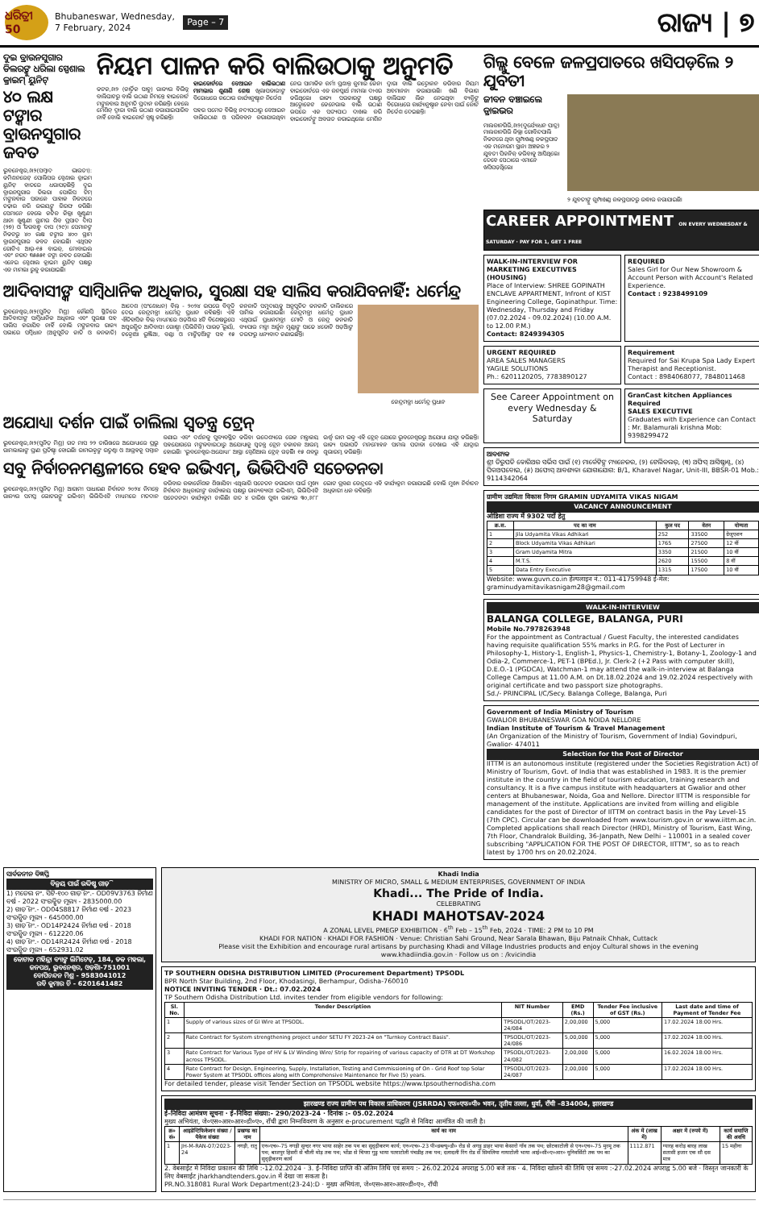ଧରିତ୍ରୀ 50
Bhubaneswar, Wednesday,
7 February, 2024
Page – 7
ରାଜ୍ୟ | ୭
ଦୁଇ ବ୍ରାଉନସୁଗାର ଡିଲରଙ୍କୁ ଧରିଲା ସ୍ପେଶାଲ କ୍ରାଇମ୍ ୟୁନିଟ୍
୪୦ ଲକ୍ଷ ଟଙ୍କାର ବ୍ରାଉନସୁଗାର ଜବତ
ଭୁବନେଶ୍ୱର,୬।୨(ସମ୍ବାଦ ଭାରତୀ): କମିଶନରେଟ୍ ପୋଲିସର ସ୍ପେଶାଲ କ୍ରାଇମ ୟୁନିଟ୍ ହାତରେ ଧରାପଡ଼ିଛନ୍ତି ଦୁଇ ବ୍ରାଉନସୁଗାର ଡିଲର। ପୋଲିସ ଟିମ୍ ମଙ୍ଗଳବାର ସକାଳେ ପାହାଳ ନିକଟରେ ଚଢ଼ାଉ କରି ଉଭୟଙ୍କୁ ଗିରଫ କରିଛି। ସେମାନେ ହେଲେ କଟକ ଜିଲ୍ଲା ଖୁଣ୍ଟୁଣୀ ଥାନା ଖୁଣ୍ଟୁଣୀ ଗ୍ରାମର ଶିବ ପ୍ରସାଦ ଦାସ (୨୭) ଓ ଜଗବନ୍ଧୁ ଦାସ (୨୯)। ସେମାନଙ୍କ ନିକଟରୁ ୪୦ ଲକ୍ଷ ଟଙ୍କାର ୪୦୦ ଗ୍ରାମ ବ୍ରାଉନସୁଗାର ଜବତ ହୋଇଛି। ଏଥିସହ ଗୋଟିଏ ଆର୍-୧୫ ବାଇକ୍, ମୋବାଇଲ ଏବଂ ନଗଦ ୩୫୫୫୧ ଟଙ୍କା ଜବତ ହୋଇଛି। ଏନେଇ ସ୍ପେଶାଲ କ୍ରାଇମ ୟୁନିଟ୍ ପକ୍ଷରୁ ଏକ ମାମଲା ରୁଜୁ କରାଯାଇଛି।
ନିୟମ ପାଳନ କରି ବାଲିଉଠାକୁ ଅନୁମତି
କଟକ,୬।୨ (କାର୍ତ୍ତିକ ସାହୁ) ରାଜ୍ୟର ବିଭିନ୍ନ ବାଲିଘାଟରୁ ବାଲି ଉଠାଣ ନିମନ୍ତେ ହାଇକୋର୍ଟ ମଙ୍ଗଳବାର ଅନୁମତି ପ୍ରଦାନ କରିଛନ୍ତି। ହେଲେ ମେଶିନ୍ ଦ୍ୱାରା ବାଲି ଉଠାଣ କରାଯାଇପାରିବ ନାହିଁ ବୋଲି ହାଇକୋର୍ଟ ସ୍ପଷ୍ଟ କରିଛନ୍ତି।
ହାଇକୋର୍ଟରେ ବେଆଇନ ବାଲିଉଠାଣ ମାମଲାର ଶୁଣାଣି ଶେଷ ଖିଲାପକାରୀଙ୍କ ବିରୋଧରେ କଠୋର କାର୍ଯ୍ୟାନୁଷ୍ଠାନ ନିର୍ଦ୍ଦେଶ
ସହର ସମେତ ବିଭିନ୍ନ ନଦୀପଠାରୁ ବେଆଇନ ବାଲିଉଠାଣ ଓ ପରିବହନ କରାଯାଉଥିବା ନେଇ ସାମାଜିକ କର୍ମୀ ପ୍ରଶାନ୍ତ କୁମାର ଜେନା ହାଇକୋର୍ଟରେ ଏକ ଜନସ୍ୱାର୍ଥ ମାମଲା ଦାଏର କରିଥିଲେ। ରାଜ୍ୟ ସରକାରଙ୍କ ପକ୍ଷରୁ ଆଡ୍ଭୋକେଟ ଜେନେରାଲ ବାଲି ଉଠାଣ ଉପରେ ଏକ ସତ୍ୟପାଠ ଦାଖଲ କରି ହାଇକୋର୍ଟଙ୍କୁ ଅବଗତ କରାଇଥିଲେ। ମେଶିନ ଦ୍ୱାରା ବାଲି ଉତ୍ତୋଳନ କରିବାର ନିୟମ ଅବମାନନା କରାଯାଉଛି। ଖଣି ବିଭାଗ ବାଲିଘାଟ ଲିଜ ନେଇଥିବା ବ୍ୟକ୍ତିଙ୍କ ବିରୋଧରେ କାର୍ଯ୍ୟାନୁଷ୍ଠାନ ନେବା ପାଇଁ କୋର୍ଟ ନିର୍ଦ୍ଦେଶ ଦେଇଛନ୍ତି।
ଆଦିବାସୀଙ୍କ ସାମ୍ବିଧାନିକ ଅଧିକାର, ସୁରକ୍ଷା ସହ ସାଲିସ କରାଯିବନାହିଁ: ଧର୍ମେନ୍ଦ୍ର
ଭୁବନେଶ୍ୱର,୬।୨(ସୁନିତ୍ ମିଶ୍ର) କୌଣସି ସ୍ଥିତିରେ ଆଦିବାସୀଙ୍କ ସାମ୍ବିଧାନିକ ଅଧିକାର ଏବଂ ସୁରକ୍ଷା ସହ ସାଲିସ କରାଯିବ ନାହିଁ ବୋଲି ମଙ୍ଗଳବାର ରାଜ୍ୟ ସଭାରେ ସମ୍ବିଧାନ (ଅନୁସୂଚିତ ଜାତି ଓ ଜନଜାତି) ଆଦେଶ (ସଂଶୋଧନ) ବିଲ୍ - ୨୦୨୪ ଉପରେ ବିବୃତି ଦେଇ କେନ୍ଦ୍ରମନ୍ତ୍ରୀ ଧର୍ମେନ୍ଦ୍ର ପ୍ରଧାନ କହିଛନ୍ତି। ଏହି ଐତିହାସିକ ବିଲ୍ ମାଧ୍ୟମରେ ଓଡ଼ିଶାର ୪ଟି ବିଶେଷରୂପେ ଅସୁରକ୍ଷିତ ଆଦିବାସୀ ଗୋଷ୍ଠୀ (ପିଭିଟିଜି) ପାଉଡ଼ି ଭୂୟାଁ, ଚକ୍ତୋଆ ଭୁଞ୍ଜିଆ, ବଣ୍ଡା ଓ ମାଙ୍କିଡ଼ିଆଙ୍କ ସହ ୧୫ ଜନଜାତି ସମୁଦାୟକୁ ଅନୁସୂଚିତ ଜନଜାତି ତାଲିକାରେ ସାମିଲ କରାଯାଇଛି। କେନ୍ଦ୍ରମନ୍ତ୍ରୀ ଧର୍ମେନ୍ଦ୍ର ପ୍ରଧାନ ଏଥିପାଇଁ ପ୍ରଧାନମନ୍ତ୍ରୀ ମୋଦି ଓ କେନ୍ଦ୍ର ଜନଜାତି ବ୍ୟାପାର ମନ୍ତ୍ରୀ ଅର୍ଜୁନ ମୁଣ୍ଡାଙ୍କୁ ସାଢେ ୪କୋଟି ଓଡ଼ିଆଙ୍କ ତରଫରୁ ଧନ୍ୟବାଦ ଜଣାଇଛନ୍ତି।
କେନ୍ଦ୍ରମନ୍ତ୍ରୀ ଧର୍ମେନ୍ଦ୍ର ପ୍ରଧାନ
ଅଯୋଧ୍ୟା ଦର୍ଶନ ପାଇଁ ଚାଲିଲା ସ୍ୱତନ୍ତ୍ର ଟ୍ରେନ୍
ଭୁବନେଶ୍ୱର,୬।୨(ସୁନିତ୍ ମିଶ୍ର) ଗତ ମାସ ୨୨ ତାରିଖରେ ଅଯୋଧ୍ୟାରେ ପ୍ରଭୁ ରାମଲାଲାଙ୍କ ପ୍ରାଣ ପ୍ରତିଷ୍ଠା ହୋଇଛି। ରାମଭକ୍ତଙ୍କ ଉତ୍କଣ୍ଠା ଓ ଆଗ୍ରହକୁ ସମ୍ମାନ ଜଣାଇ ଏବଂ ଦର୍ଶନକୁ ସୁବ୍ୟବସ୍ଥିତ କରିବା ଉଦ୍ଦେଶ୍ୟରେ ରେଳ ମନ୍ତ୍ରାଳୟ ସହଯୋଗରେ ମଙ୍ଗଳବାରଠାରୁ ଅଯୋଧ୍ୟାକୁ ସ୍ୱତନ୍ତ୍ର ଟ୍ରେନ ଚଳାଚଳ ଆରମ୍ଭ ହୋଇଛି। ‘ଭୁବନେଶ୍ୱର-ଅଯୋଧ୍ୟା’ ଆସ୍ଥା ସ୍ପେଶିଆଲ ଟ୍ରେନ୍ ଗଡ଼ିଛି। ୧୫ ଶହରୁ ଊର୍ଦ୍ଧ୍ୱ ରାମ ଭକ୍ତ ଏହି ଟ୍ରେନ୍ ଯୋଗେ ଭୁବନେଶ୍ୱରରୁ ଅଯୋଧ୍ୟା ଯାତ୍ରା କରିଛନ୍ତି। ରାଜ୍ୟ ସଭାପତି ମନମୋହନ ସାମଲ ପତାକା ଦେଖାଇ ଏହି ଯାତ୍ରାର ଶୁଭାରମ୍ଭ କରିଛନ୍ତି।
ସବୁ ନିର୍ବାଚନମଣ୍ଡଳୀରେ ହେବ ଇଭିଏମ୍, ଭିଭିପିଏଟି ସଚେତନତା
ଭୁବନେଶ୍ୱର,୬।୨(ସୁନିତ୍ ମିଶ୍ର) ଆଗାମୀ ସାଧାରଣ ନିର୍ବାଚନ ୨୦୨୪ ନିମନ୍ତେ ରାଜ୍ୟର ସମସ୍ତ ଭୋଟରଙ୍କୁ ଇଭିଏମ୍ ଭିଭିପିଏଟି ମାଧ୍ୟମରେ ମତଦାନ କରିବାର କଳାକୌଶଳ ଶିଖାଯିବ। ଏଥିଲାଗି ସଚେତନ କରାଇବା ପାଇଁ ମୁଖ୍ୟ ନିର୍ବାଚନ ଅଧିକାରୀଙ୍କ କାର୍ଯ୍ୟାଳୟ ପକ୍ଷରୁ ରାଜ୍ୟବ୍ୟାପୀ ଇଭିଏମ୍, ଭିଭିପିଏଟି ସଚେତନତା କାର୍ଯ୍ୟକ୍ରମ ଚାଲିଛି। ଗତ ୪ ତାରିଖ ସୁଦ୍ଧା ରାଜ୍ୟର ୩୦,୬୮୮ ଭୋଟ ଗ୍ରହଣ କେନ୍ଦ୍ରରେ ଏହି କାର୍ଯ୍ୟକ୍ରମ କରାଯାଇଛି ବୋଲି ମୁଖ୍ୟ ନିର୍ବାଚନ ଅଧିକାରୀ ଧଳ କହିଛନ୍ତି।
ଗିଲ୍ଲୁ ବେଳେ ଜଳପ୍ରପାତରେ ଖସିପଡ଼ିଲେ ୨ ଯୁବତୀ
ଜୀବନ ବଞ୍ଚାଇଲେ ଡ୍ରାଇଭର
ମାଲକାନଗିରି,୬।୨(ଦୁର୍ଯ୍ୟୋଧନ ପାତ୍ର) ମାଲକାନଗିରି ଜିଲ୍ଲା ଗୋବିନ୍ଦପାଲି ନିକଟରେ ଥିବା ଗୁମ୍ପାଖଣ୍ଡ ଜଳପ୍ରପାତ ଏକ ମନୋରମ ସ୍ଥାନ। ଅଞ୍ଚଳର ୨ ଯୁବତୀ ପିକନିକ୍ କରିବାକୁ ଆସିଥିଲେ। ତେବେ ସେଠାରେ ଏମାନେ ଖସିପଡ଼ିଥିଲେ।
୨ ଯୁବତୀଙ୍କୁ ଗୁମ୍ପାଖଣ୍ଡ ଜଳପ୍ରପାତରୁ ଉଦ୍ଧାର କରାଯାଇଛି।
CAREER APPOINTMENT ON EVERY WEDNESDAY & SATURDAY · PAY FOR 1, GET 1 FREE
WALK-IN-INTERVIEW FOR MARKETING EXECUTIVES (HOUSING)
Place of Interview: SHREE GOPINATH ENCLAVE APPARTMENT, Infront of KIST Engineering College, Gopinathpur. Time: Wednesday, Thursday and Friday (07.02.2024 - 09.02.2024) (10.00 A.M. to 12.00 P.M.)
Contact: 8249394305
REQUIRED
Sales Girl for Our New Showroom & Account Person with Account's Related Experience.
Contact : 9238499109
URGENT REQUIRED
AREA SALES MANAGERS
YAGILE SOLUTIONS
Ph.: 6201120205, 7783890127
Requirement
Required for Sai Krupa Spa Lady Expert Therapist and Receptionist.
Contact : 8984068077, 7848011468
See Career Appointment on every Wednesday & Saturday
GranCast kitchen Appliances Required
SALES EXECUTIVE
Graduates with Experience can Contact : Mr. Balamurali krishna Mob: 9398299472
ଆବଶ୍ୟକ
ଶ୍ରୀ ତିରୁପତି କୋରିଅର ସର୍ଭିସ ପାଇଁ (୧) ମାର୍କେଟିଙ୍ଗ ମ୍ୟାନେଜର, (୨) ଟେଲିକଲର୍, (୩) ଅଫିସ୍ ଆସିଷ୍ଟାଣ୍ଟ, (୪) ପିକଅପବୋଇ, (୫) ଅଫୋସ୍ ଆବଶ୍ୟକ। ଯୋଗାଯୋଗ: B/1, Kharavel Nagar, Unit-III, BBSR-01 Mob.: 9114342064
ग्रामीण उद्यमिता विकास निगम GRAMIN UDYAMITA VIKAS NIGAM
VACANCY ANNOUNCEMENT
ओडिशा राज्य में 9302 पदों हेतु
| क्र.स. | पद का नाम | कुल पद | वेतन | योग्यता |
| --- | --- | --- | --- | --- |
| 1 | Jila Udyamita Vikas Adhikari | 252 | 33500 | ग्रेजुएशन |
| 2 | Block Udyamita Vikas Adhikari | 1765 | 27500 | 12 वीं |
| 3 | Gram Udyamita Mitra | 3350 | 21500 | 10 वीं |
| 4 | M.T.S. | 2620 | 15500 | 8 वीं |
| 5 | Data Entry Executive | 1315 | 17500 | 10 वीं |
Website: www.guvn.co.in हेल्पलाइन नं.: 011-41759948 ई-मेल: graminudyamitavikasnigam28@gmail.com
WALK-IN-INTERVIEW
BALANGA COLLEGE, BALANGA, PURI
Mobile No.7978263948
For the appointment as Contractual / Guest Faculty, the interested candidates having requisite qualification 55% marks in P.G. for the Post of Lecturer in Philosophy-1, History-1, English-1, Physics-1, Chemistry-1, Botany-1, Zoology-1 and Odia-2, Commerce-1, PET-1 (BPEd.), Jr. Clerk-2 (+2 Pass with computer skill), D.E.O.-1 (PGDCA), Watchman-1 may attend the walk-in-interview at Balanga College Campus at 11.00 A.M. on Dt.18.02.2024 and 19.02.2024 respectively with original certificate and two passport size photographs.
Sd./- PRINCIPAL I/C/Secy. Balanga College, Balanga, Puri
Government of India Ministry of Tourism
GWALIOR BHUBANESWAR GOA NOIDA NELLORE
Indian Institute of Tourism & Travel Management
(An Organization of the Ministry of Tourism, Government of India) Govindpuri, Gwalior- 474011
Selection for the Post of Director
IITTM is an autonomous institute (registered under the Societies Registration Act) of Ministry of Tourism, Govt. of India that was established in 1983. It is the premier institute in the country in the field of tourism education, training research and consultancy. It is a five campus institute with headquarters at Gwalior and other centers at Bhubaneswar, Noida, Goa and Nellore. Director IITTM is responsible for management of the institute. Applications are invited from willing and eligible candidates for the post of Director of IITTM on contract basis in the Pay Level-15 (7th CPC). Circular can be downloaded from www.tourism.gov.in or www.iittm.ac.in. Completed applications shall reach Director (HRD), Ministry of Tourism, East Wing, 7th Floor, Chandralok Building, 36-Janpath, New Delhi – 110001 in a sealed cover subscribing "APPLICATION FOR THE POST OF DIRECTOR, IITTM", so as to reach latest by 1700 hrs on 20.02.2024.
ସାର୍ବଜନୀନ ବିଜ୍ଞପ୍ତି
ବିକ୍ରୟ ପାଇଁ ଉଦ୍ଦିଷ୍ଟ ଗାଡ଼ି
1) ମଡେଲ ନଂ. ସିଟି-୧୦୦ ଗାଡ଼ି ନଂ.- OD09V3763 ନିର୍ମାଣ ବର୍ଷ - 2022 ସଂରକ୍ଷିତ ମୂଲ୍ୟ - 2835000.00
2) ଗାଡ଼ି ନଂ.- OD04S8817 ନିର୍ମାଣ ବର୍ଷ - 2023 ସଂରକ୍ଷିତ ମୂଲ୍ୟ - 645000.00
3) ଗାଡ଼ି ନଂ.- OD14P2424 ନିର୍ମାଣ ବର୍ଷ - 2018 ସଂରକ୍ଷିତ ମୂଲ୍ୟ - 612220.06
4) ଗାଡ଼ି ନଂ.- OD14R2424 ନିର୍ମାଣ ବର୍ଷ - 2018 ସଂରକ୍ଷିତ ମୂଲ୍ୟ - 652931.02
କୋଟାକ ମହିନ୍ଦ୍ରା ବ୍ୟାଙ୍କ ଲିମିଟେଡ୍, 184, ଡକ ମହଲା, ଜନପଥ, ଭୁବନେଶ୍ୱର, ଓଡ଼ିଶା-751001
ବୋପିଚନ୍ଦନ ମିଶ୍ର - 9583041012
ରବି କୁମାର ଚି - 6201641482
Khadi India
MINISTRY OF MICRO, SMALL & MEDIUM ENTERPRISES, GOVERNMENT OF INDIA
Khadi... The Pride of India.
CELEBRATING
KHADI MAHOTSAV-2024
A ZONAL LEVEL PMEGP EXHIBITION · 6<sup>th</sup> Feb – 15<sup>th</sup> Feb, 2024 · TIME: 2 PM to 10 PM
KHADI FOR NATION · KHADI FOR FASHION · Venue: Christian Sahi Ground, Near Sarala Bhawan, Biju Patnaik Chhak, Cuttack
Please visit the Exhibition and encourage rural artisans by purchasing Khadi and Village Industries products and enjoy Cultural shows in the evening
www.khadiindia.gov.in · Follow us on : /kvicindia
TP SOUTHERN ODISHA DISTRIBUTION LIMITED (Procurement Department) TPSODL
BPR North Star Building, 2nd Floor, Khodasingi, Berhampur, Odisha-760010
NOTICE INVITING TENDER · Dt.: 07.02.2024
TP Southern Odisha Distribution Ltd. invites tender from eligible vendors for following:
| Sl. No. | Tender Description | NIT Number | EMD (Rs.) | Tender Fee inclusive of GST (Rs.) | Last date and time of Payment of Tender Fee |
| --- | --- | --- | --- | --- | --- |
| 1 | Supply of various sizes of GI Wire at TPSODL. | TPSODL/OT/2023-24/084 | 2,00,000 | 5,000 | 17.02.2024 18:00 Hrs. |
| 2 | Rate Contract for System strengthening project under SETU FY 2023-24 on "Turnkey Contract Basis". | TPSODL/OT/2023-24/086 | 5,00,000 | 5,000 | 17.02.2024 18:00 Hrs. |
| 3 | Rate Contract for Various Type of HV & LV Winding Wire/ Strip for repairing of various capacity of DTR at DT Workshop across TPSODL. | TPSODL/OT/2023-24/082 | 2,00,000 | 5,000 | 16.02.2024 18:00 Hrs. |
| 4 | Rate Contract for Design, Engineering, Supply, Installation, Testing and Commissioning of On - Grid Roof top Solar Power System at TPSODL offices along with Comprehensive Maintenance for Five (5) years. | TPSODL/OT/2023-24/087 | 2,00,000 | 5,000 | 17.02.2024 18:00 Hrs. |
For detailed tender, please visit Tender Section on TPSODL website https://www.tpsouthernodisha.com
झारखण्ड राज्य ग्रामीण पथ विकास प्राधिकरण (JSRRDA) एफ०एफ०पी० भवन, तृतीय तल्ला, धुर्वा, राँची –834004, झारखण्ड
ई–निविदा आमंत्रण सूचना · ई–निविदा संख्या:- 290/2023-24 · दिनांक :- 05.02.2024
मुख्य अभियंता, जे०एस०आर०आर०डी०ए०, राँची द्वारा निम्नविवरण के अनुसार e-procurement पद्धति से निविदा आमंत्रित की जाती है।
| क्र० सं० | आइडेन्टिफिकेशन संख्या / पैकेज संख्या | प्रखण्ड का नाम | कार्य का नाम | अंक में (लाख में) | अक्षर में (रुपये में) | कार्य समाप्ति की अवधि |
| --- | --- | --- | --- | --- | --- | --- |
| 1 | JH-M-RAN-07/2023-24 | नगड़ी, रातु | एन०एच०-75 नगड़ी सुन्दर नगर भाया साहेर तक पथ का सुदृढ़ीकरण कार्य; एन०एच०-23 पी०डब्ल्यू०डी० रोड से अगड़ु डाहर भाया केसारो गाँव तक पथ; छोटकाटोली से एन०एच०-75 मुरमू तक पथ; बाजपुर हिसरी से चौली मोड़ तक पथ; भोंडा से चिपरा गुडु भाया पतराटोली पंचडीह तक पथ; दलादली रिंग रोड से सिमलिया नायाटोली भाया आई०सी०ए०आर० यूनिवर्सिटी तक पथ का सुदृढ़ीकरण कार्य | 1112.871 | ग्यारह करोड़ बारह लाख सतासी हजार एक सौ दस मात्र | 15 महीना |
2. वेबसाईट मे निविदा प्रकाशन की तिथि :-12.02.2024 · 3. ई–निविदा प्राप्ति की अंतिम तिथि एवं समय :- 26.02.2024 अपराह्न 5.00 बजे तक · 4. निविदा खोलने की तिथि एवं समय :-27.02.2024 अपराह्न 5.00 बजे · विस्तृत जानकारी के लिए वेबसाईट jharkhandtenders.gov.in में देखा जा सकता है।
PR.NO.318081 Rural Work Department(23-24):D · मुख्य अभियंता, जे०एस०आर०आर०डी०ए०, राँची